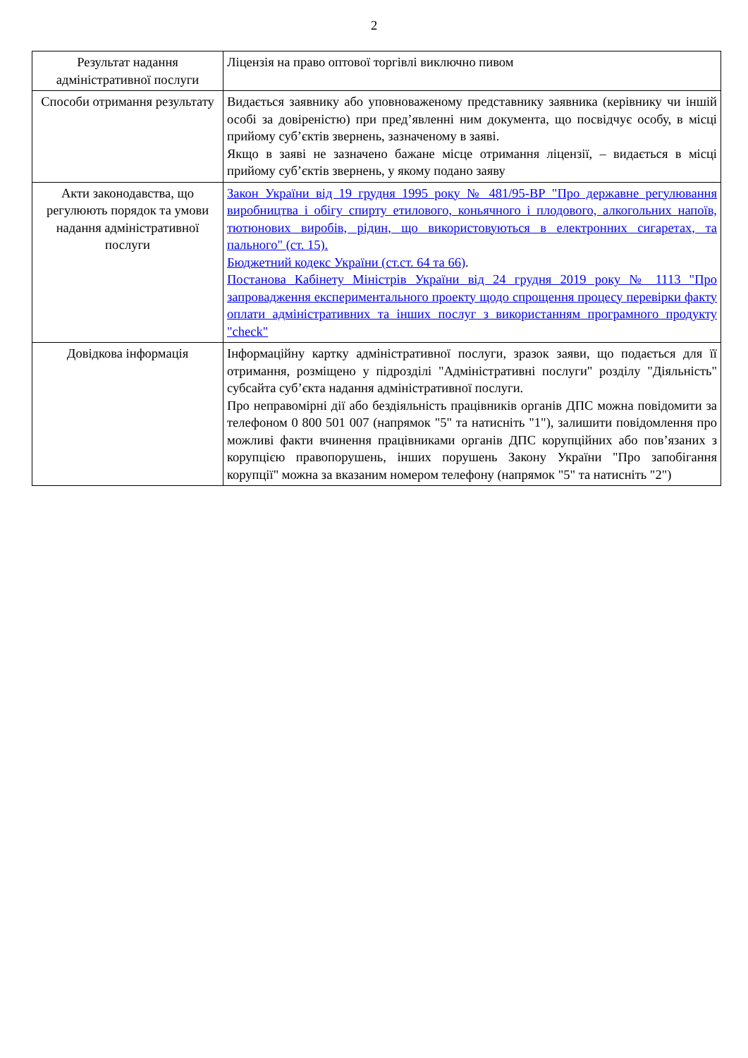2
| Результат надання адміністративної послуги | Ліцензія на право оптової торгівлі виключно пивом |
| Способи отримання результату | Видається заявнику або уповноваженому представнику заявника (керівнику чи іншій особі за довіреністю) при пред’явленні ним документа, що посвідчує особу, в місці прийому суб’єктів звернень, зазначеному в заяві. Якщо в заяві не зазначено бажане місце отримання ліцензії, – видається в місці прийому суб’єктів звернень, у якому подано заяву |
| Акти законодавства, що регулюють порядок та умови надання адміністративної послуги | Закон України від 19 грудня 1995 року № 481/95-ВР "Про державне регулювання виробництва і обігу спирту етилового, коньячного і плодового, алкогольних напоїв, тютюнових виробів, рідин, що використовуються в електронних сигаретах, та пального" (ст. 15). Бюджетний кодекс України (ст.ст. 64 та 66) . Постанова Кабінету Міністрів України від 24 грудня 2019 року № 1113 "Про запровадження експериментального проекту щодо спрощення процесу перевірки факту оплати адміністративних та інших послуг з використанням програмного продукту "check" |
| Довідкова інформація | Інформаційну картку адміністративної послуги, зразок заяви, що подається для її отримання, розміщено у підрозділі "Адміністративні послуги" розділу "Діяльність" субсайта суб’єкта надання адміністративної послуги. Про неправомірні дії або бездіяльність працівників органів ДПС можна повідомити за телефоном 0 800 501 007 (напрямок "5" та натисніть "1"), залишити повідомлення про можливі факти вчинення працівниками органів ДПС корупційних або пов’язаних з корупцією правопорушень, інших порушень Закону України "Про запобігання корупції" можна за вказаним номером телефону (напрямок "5" та натисніть "2") |